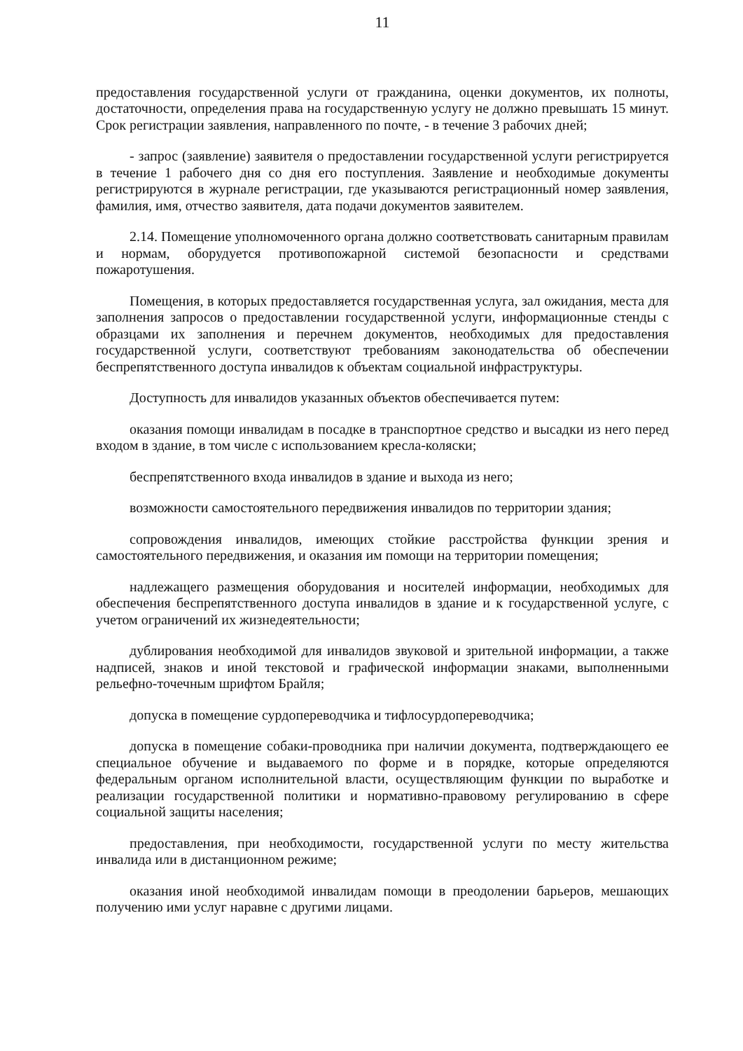11
предоставления государственной услуги от гражданина, оценки документов, их полноты, достаточности, определения права на государственную услугу не должно превышать 15 минут. Срок регистрации заявления, направленного по почте, - в течение 3 рабочих дней;
- запрос (заявление) заявителя о предоставлении государственной услуги регистрируется в течение 1 рабочего дня со дня его поступления. Заявление и необходимые документы регистрируются в журнале регистрации, где указываются регистрационный номер заявления, фамилия, имя, отчество заявителя, дата подачи документов заявителем.
2.14. Помещение уполномоченного органа должно соответствовать санитарным правилам и нормам, оборудуется противопожарной системой безопасности и средствами пожаротушения.
Помещения, в которых предоставляется государственная услуга, зал ожидания, места для заполнения запросов о предоставлении государственной услуги, информационные стенды с образцами их заполнения и перечнем документов, необходимых для предоставления государственной услуги, соответствуют требованиям законодательства об обеспечении беспрепятственного доступа инвалидов к объектам социальной инфраструктуры.
Доступность для инвалидов указанных объектов обеспечивается путем:
оказания помощи инвалидам в посадке в транспортное средство и высадки из него перед входом в здание, в том числе с использованием кресла-коляски;
беспрепятственного входа инвалидов в здание и выхода из него;
возможности самостоятельного передвижения инвалидов по территории здания;
сопровождения инвалидов, имеющих стойкие расстройства функции зрения и самостоятельного передвижения, и оказания им помощи на территории помещения;
надлежащего размещения оборудования и носителей информации, необходимых для обеспечения беспрепятственного доступа инвалидов в здание и к государственной услуге, с учетом ограничений их жизнедеятельности;
дублирования необходимой для инвалидов звуковой и зрительной информации, а также надписей, знаков и иной текстовой и графической информации знаками, выполненными рельефно-точечным шрифтом Брайля;
допуска в помещение сурдопереводчика и тифлосурдопереводчика;
допуска в помещение собаки-проводника при наличии документа, подтверждающего ее специальное обучение и выдаваемого по форме и в порядке, которые определяются федеральным органом исполнительной власти, осуществляющим функции по выработке и реализации государственной политики и нормативно-правовому регулированию в сфере социальной защиты населения;
предоставления, при необходимости, государственной услуги по месту жительства инвалида или в дистанционном режиме;
оказания иной необходимой инвалидам помощи в преодолении барьеров, мешающих получению ими услуг наравне с другими лицами.